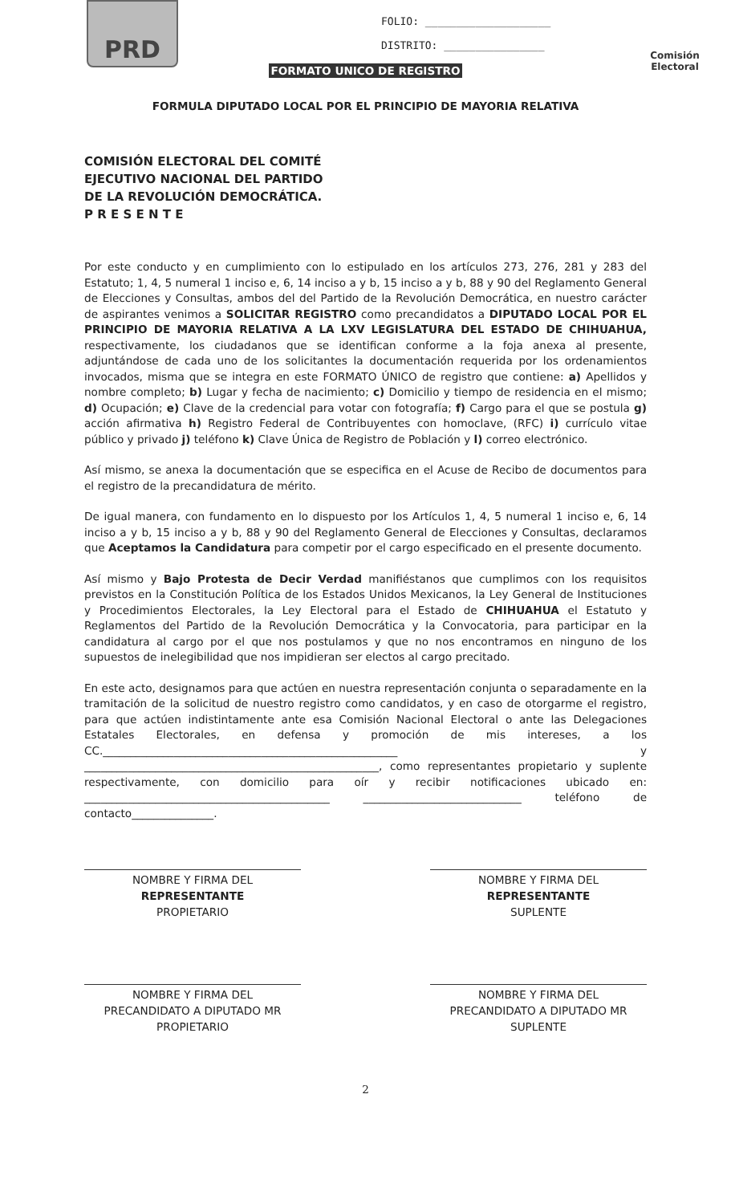PRD
Comisión Electoral
FOLIO: ____________________
DISTRITO: ________________
FORMATO UNICO DE REGISTRO
FORMULA DIPUTADO LOCAL POR EL PRINCIPIO DE MAYORIA RELATIVA
COMISIÓN ELECTORAL DEL COMITÉ
EJECUTIVO NACIONAL DEL PARTIDO
DE LA REVOLUCIÓN DEMOCRÁTICA.
P R E S E N T E
Por este conducto y en cumplimiento con lo estipulado en los artículos 273, 276, 281 y 283 del Estatuto; 1, 4, 5 numeral 1 inciso e, 6, 14 inciso a y b, 15 inciso a y b, 88 y 90 del Reglamento General de Elecciones y Consultas, ambos del del Partido de la Revolución Democrática, en nuestro carácter de aspirantes venimos a SOLICITAR REGISTRO como precandidatos a DIPUTADO LOCAL POR EL PRINCIPIO DE MAYORIA RELATIVA A LA LXV LEGISLATURA DEL ESTADO DE CHIHUAHUA, respectivamente, los ciudadanos que se identifican conforme a la foja anexa al presente, adjuntándose de cada uno de los solicitantes la documentación requerida por los ordenamientos invocados, misma que se integra en este FORMATO ÚNICO de registro que contiene: a) Apellidos y nombre completo; b) Lugar y fecha de nacimiento; c) Domicilio y tiempo de residencia en el mismo; d) Ocupación; e) Clave de la credencial para votar con fotografía; f) Cargo para el que se postula g) acción afirmativa h) Registro Federal de Contribuyentes con homoclave, (RFC) i) currículo vitae público y privado j) teléfono k) Clave Única de Registro de Población y l) correo electrónico.
Así mismo, se anexa la documentación que se especifica en el Acuse de Recibo de documentos para el registro de la precandidatura de mérito.
De igual manera, con fundamento en lo dispuesto por los Artículos 1, 4, 5 numeral 1 inciso e, 6, 14 inciso a y b, 15 inciso a y b, 88 y 90 del Reglamento General de Elecciones y Consultas, declaramos que Aceptamos la Candidatura para competir por el cargo especificado en el presente documento.
Así mismo y Bajo Protesta de Decir Verdad manifiéstanos que cumplimos con los requisitos previstos en la Constitución Política de los Estados Unidos Mexicanos, la Ley General de Instituciones y Procedimientos Electorales, la Ley Electoral para el Estado de CHIHUAHUA el Estatuto y Reglamentos del Partido de la Revolución Democrática y la Convocatoria, para participar en la candidatura al cargo por el que nos postulamos y que no nos encontramos en ninguno de los supuestos de inelegibilidad que nos impidieran ser electos al cargo precitado.
En este acto, designamos para que actúen en nuestra representación conjunta o separadamente en la tramitación de la solicitud de nuestro registro como candidatos, y en caso de otorgarme el registro, para que actúen indistintamente ante esa Comisión Nacional Electoral o ante las Delegaciones Estatales Electorales, en defensa y promoción de mis intereses, a los CC.______________________________________________________ y ______________________________________________________, como representantes propietario y suplente respectivamente, con domicilio para oír y recibir notificaciones ubicado en: _____________________________________________ _____________________________ teléfono de contacto_______________.
NOMBRE Y FIRMA DEL REPRESENTANTE
PROPIETARIO
NOMBRE Y FIRMA DEL REPRESENTANTE
SUPLENTE
NOMBRE Y FIRMA DEL
PRECANDIDATO A DIPUTADO MR
PROPIETARIO
NOMBRE Y FIRMA DEL
PRECANDIDATO A DIPUTADO MR
SUPLENTE
2